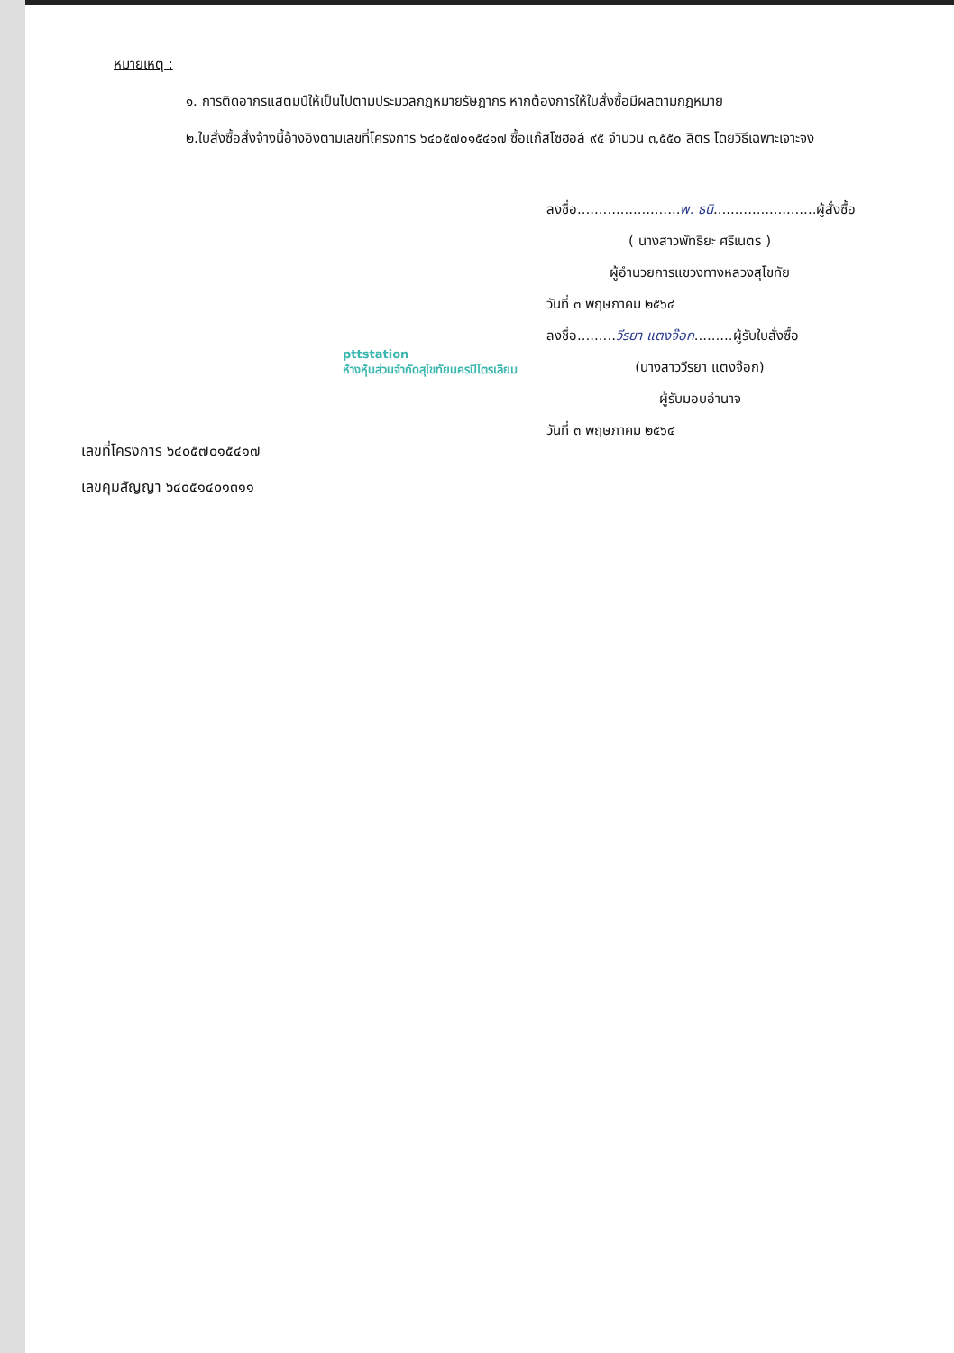หมายเหตุ :
๑. การติดอากรแสตมป์ให้เป็นไปตามประมวลกฎหมายรัษฎากร หากต้องการให้ใบสั่งซื้อมีผลตามกฎหมาย
๒.ใบสั่งซื้อสั่งจ้างนี้อ้างอิงตามเลขที่โครงการ ๖๔๐๕๗๐๑๕๔๑๗ ซื้อแก๊สโซฮอล์ ๙๕ จำนวน ๓,๕๕๐ ลิตร โดยวิธีเฉพาะเจาะจง
ลงชื่อ........................พ. ธนิ........................ผู้สั่งซื้อ
( นางสาวพัทธิยะ ศรีเนตร )
ผู้อำนวยการแขวงทางหลวงสุโขทัย
วันที่ ๓ พฤษภาคม ๒๕๖๔
ลงชื่อ.........วีรยา แตงจ๊อก.........ผู้รับใบสั่งซื้อ
(นางสาววีรยา แตงจ๊อก)
ผู้รับมอบอำนาจ
วันที่ ๓ พฤษภาคม ๒๕๖๔
pttstation
ห้างหุ้นส่วนจำกัดสุโขทัยนครปิโตรเลียม
เลขที่โครงการ ๖๔๐๕๗๐๑๕๔๑๗
เลขคุมสัญญา ๖๔๐๕๑๔๐๑๓๑๑